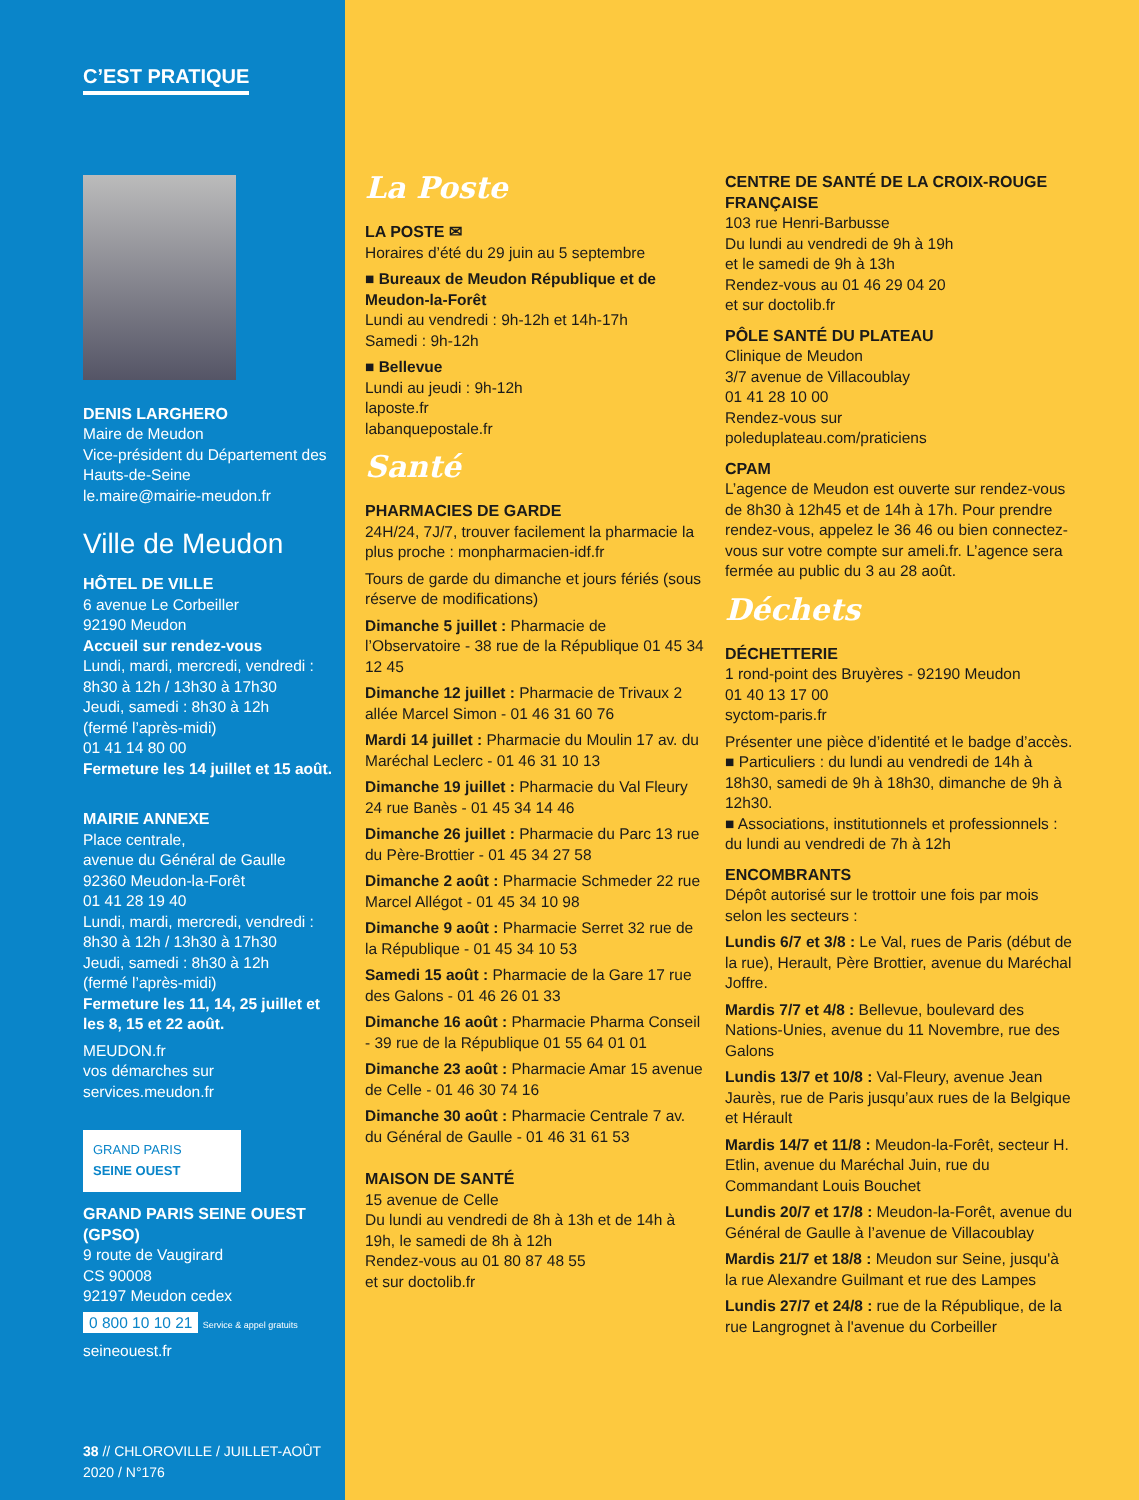C’EST PRATIQUE
DENIS LARGHERO
Maire de Meudon
Vice-président du Département des Hauts-de-Seine
le.maire@mairie-meudon.fr
Ville de Meudon
HÔTEL DE VILLE
6 avenue Le Corbeiller
92190 Meudon
Accueil sur rendez-vous
Lundi, mardi, mercredi, vendredi : 8h30 à 12h / 13h30 à 17h30
Jeudi, samedi : 8h30 à 12h
(fermé l’après-midi)
01 41 14 80 00
Fermeture les 14 juillet et 15 août.
MAIRIE ANNEXE
Place centrale,
avenue du Général de Gaulle
92360 Meudon-la-Forêt
01 41 28 19 40
Lundi, mardi, mercredi, vendredi : 8h30 à 12h / 13h30 à 17h30
Jeudi, samedi : 8h30 à 12h
(fermé l’après-midi)
Fermeture les 11, 14, 25 juillet et les 8, 15 et 22 août.
MEUDON.fr
vos démarches sur
services.meudon.fr
GRAND PARIS
SEINE OUEST
GRAND PARIS SEINE OUEST (GPSO)
9 route de Vaugirard
CS 90008
92197 Meudon cedex
0 800 10 10 21 Service & appel gratuits
seineouest.fr
38 // CHLOROVILLE / JUILLET-AOÛT 2020 / N°176
La Poste
LA POSTE ✉
Horaires d’été du 29 juin au 5 septembre
■ Bureaux de Meudon République et de Meudon-la-Forêt
Lundi au vendredi : 9h-12h et 14h-17h
Samedi : 9h-12h
■ Bellevue
Lundi au jeudi : 9h-12h
laposte.fr
labanquepostale.fr
Santé
PHARMACIES DE GARDE
24H/24, 7J/7, trouver facilement la pharmacie la plus proche : monpharmacien-idf.fr
Tours de garde du dimanche et jours fériés (sous réserve de modifications)
Dimanche 5 juillet : Pharmacie de l’Observatoire - 38 rue de la République 01 45 34 12 45
Dimanche 12 juillet : Pharmacie de Trivaux 2 allée Marcel Simon - 01 46 31 60 76
Mardi 14 juillet : Pharmacie du Moulin 17 av. du Maréchal Leclerc - 01 46 31 10 13
Dimanche 19 juillet : Pharmacie du Val Fleury 24 rue Banès - 01 45 34 14 46
Dimanche 26 juillet : Pharmacie du Parc 13 rue du Père-Brottier - 01 45 34 27 58
Dimanche 2 août : Pharmacie Schmeder 22 rue Marcel Allégot - 01 45 34 10 98
Dimanche 9 août : Pharmacie Serret 32 rue de la République - 01 45 34 10 53
Samedi 15 août : Pharmacie de la Gare 17 rue des Galons - 01 46 26 01 33
Dimanche 16 août : Pharmacie Pharma Conseil - 39 rue de la République 01 55 64 01 01
Dimanche 23 août : Pharmacie Amar 15 avenue de Celle - 01 46 30 74 16
Dimanche 30 août : Pharmacie Centrale 7 av. du Général de Gaulle - 01 46 31 61 53
MAISON DE SANTÉ
15 avenue de Celle
Du lundi au vendredi de 8h à 13h et de 14h à 19h, le samedi de 8h à 12h
Rendez-vous au 01 80 87 48 55
et sur doctolib.fr
CENTRE DE SANTÉ DE LA CROIX-ROUGE FRANÇAISE
103 rue Henri-Barbusse
Du lundi au vendredi de 9h à 19h
et le samedi de 9h à 13h
Rendez-vous au 01 46 29 04 20
et sur doctolib.fr
PÔLE SANTÉ DU PLATEAU
Clinique de Meudon
3/7 avenue de Villacoublay
01 41 28 10 00
Rendez-vous sur
poleduplateau.com/praticiens
CPAM
L’agence de Meudon est ouverte sur rendez-vous de 8h30 à 12h45 et de 14h à 17h. Pour prendre rendez-vous, appelez le 36 46 ou bien connectez-vous sur votre compte sur ameli.fr. L’agence sera fermée au public du 3 au 28 août.
Déchets
DÉCHETTERIE
1 rond-point des Bruyères - 92190 Meudon
01 40 13 17 00
syctom-paris.fr
Présenter une pièce d’identité et le badge d’accès.
■ Particuliers : du lundi au vendredi de 14h à 18h30, samedi de 9h à 18h30, dimanche de 9h à 12h30.
■ Associations, institutionnels et professionnels : du lundi au vendredi de 7h à 12h
ENCOMBRANTS
Dépôt autorisé sur le trottoir une fois par mois selon les secteurs :
Lundis 6/7 et 3/8 : Le Val, rues de Paris (début de la rue), Herault, Père Brottier, avenue du Maréchal Joffre.
Mardis 7/7 et 4/8 : Bellevue, boulevard des Nations-Unies, avenue du 11 Novembre, rue des Galons
Lundis 13/7 et 10/8 : Val-Fleury, avenue Jean Jaurès, rue de Paris jusqu’aux rues de la Belgique et Hérault
Mardis 14/7 et 11/8 : Meudon-la-Forêt, secteur H. Etlin, avenue du Maréchal Juin, rue du Commandant Louis Bouchet
Lundis 20/7 et 17/8 : Meudon-la-Forêt, avenue du Général de Gaulle à l’avenue de Villacoublay
Mardis 21/7 et 18/8 : Meudon sur Seine, jusqu'à la rue Alexandre Guilmant et rue des Lampes
Lundis 27/7 et 24/8 : rue de la République, de la rue Langrognet à l'avenue du Corbeiller